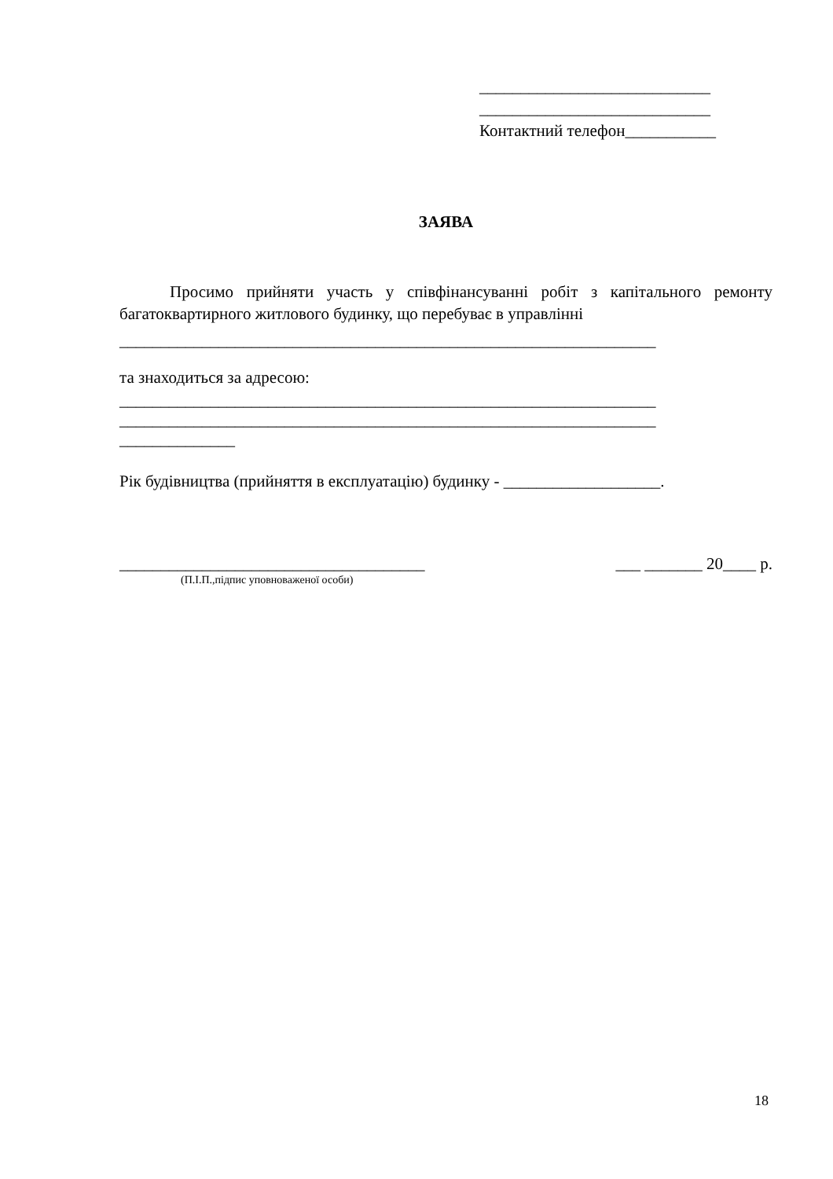____________________________
____________________________
Контактний телефон___________
ЗАЯВА
Просимо прийняти участь у співфінансуванні робіт з капітального ремонту багатоквартирного житлового будинку, що перебуває в управлінні
_________________________________________________________________
та знаходиться за адресою:
_________________________________________________________________
_________________________________________________________________
______________
Рік будівництва (прийняття в експлуатацію) будинку - ___________________.
_____________________________________ ___ _______ 20____ р.
(П.І.П.,підпис уповноваженої особи)
18